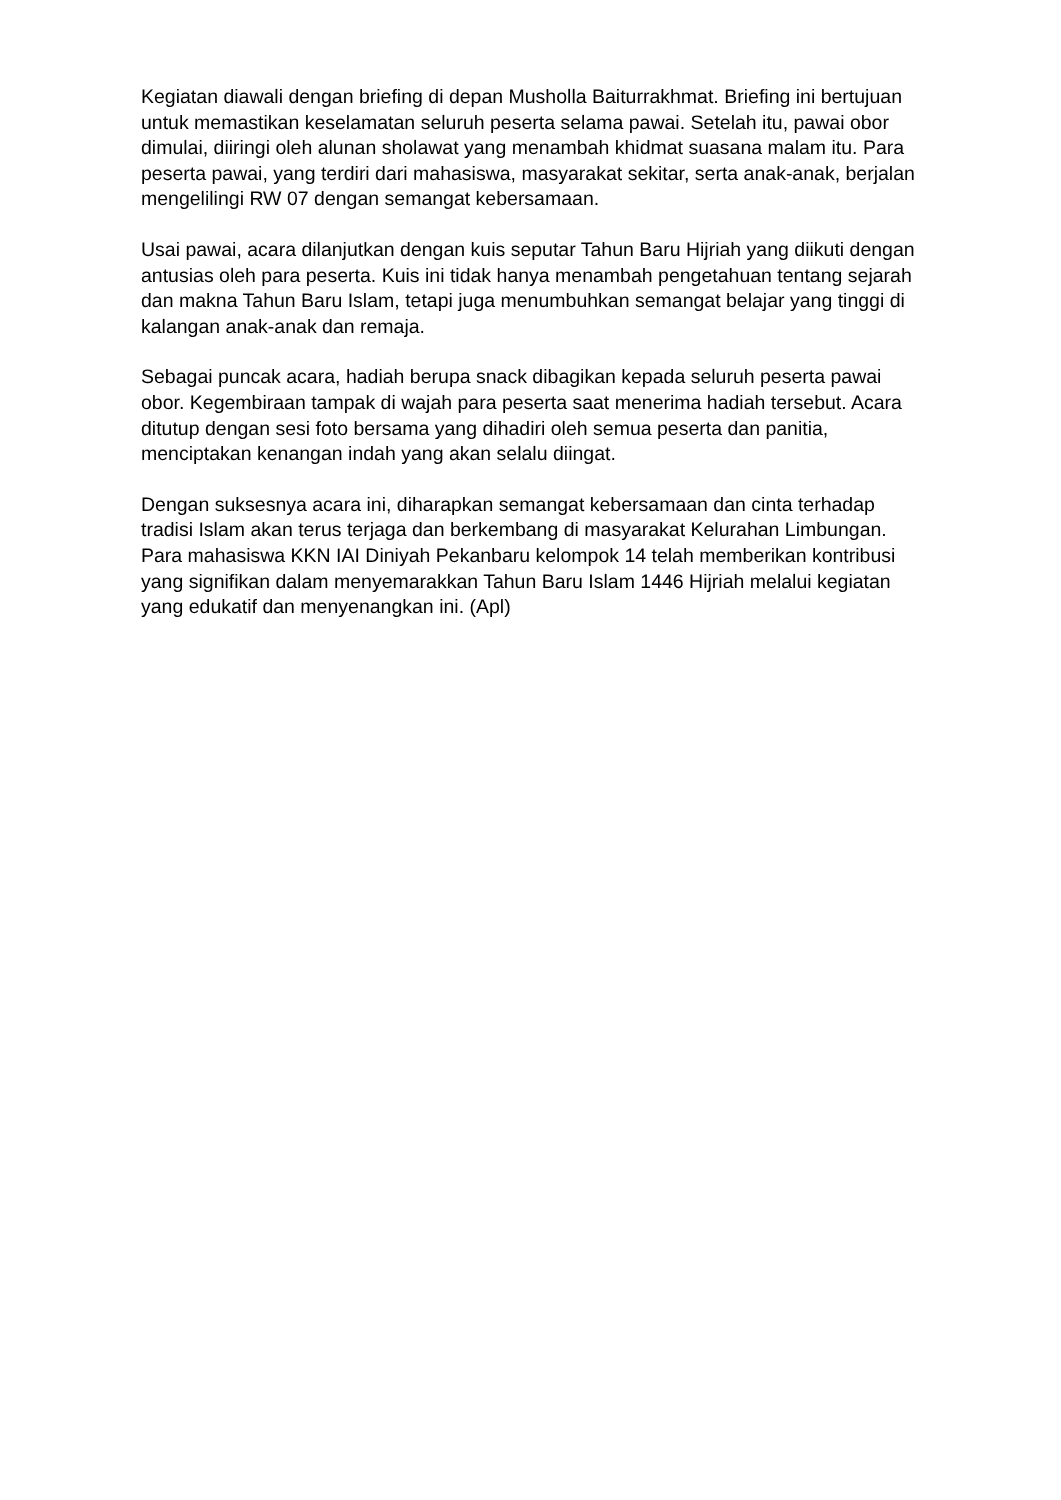Kegiatan diawali dengan briefing di depan Musholla Baiturrakhmat. Briefing ini bertujuan untuk memastikan keselamatan seluruh peserta selama pawai. Setelah itu, pawai obor dimulai, diiringi oleh alunan sholawat yang menambah khidmat suasana malam itu. Para peserta pawai, yang terdiri dari mahasiswa, masyarakat sekitar, serta anak-anak, berjalan mengelilingi RW 07 dengan semangat kebersamaan.
Usai pawai, acara dilanjutkan dengan kuis seputar Tahun Baru Hijriah yang diikuti dengan antusias oleh para peserta. Kuis ini tidak hanya menambah pengetahuan tentang sejarah dan makna Tahun Baru Islam, tetapi juga menumbuhkan semangat belajar yang tinggi di kalangan anak-anak dan remaja.
Sebagai puncak acara, hadiah berupa snack dibagikan kepada seluruh peserta pawai obor. Kegembiraan tampak di wajah para peserta saat menerima hadiah tersebut. Acara ditutup dengan sesi foto bersama yang dihadiri oleh semua peserta dan panitia, menciptakan kenangan indah yang akan selalu diingat.
Dengan suksesnya acara ini, diharapkan semangat kebersamaan dan cinta terhadap tradisi Islam akan terus terjaga dan berkembang di masyarakat Kelurahan Limbungan. Para mahasiswa KKN IAI Diniyah Pekanbaru kelompok 14 telah memberikan kontribusi yang signifikan dalam menyemarakkan Tahun Baru Islam 1446 Hijriah melalui kegiatan yang edukatif dan menyenangkan ini. (Apl)